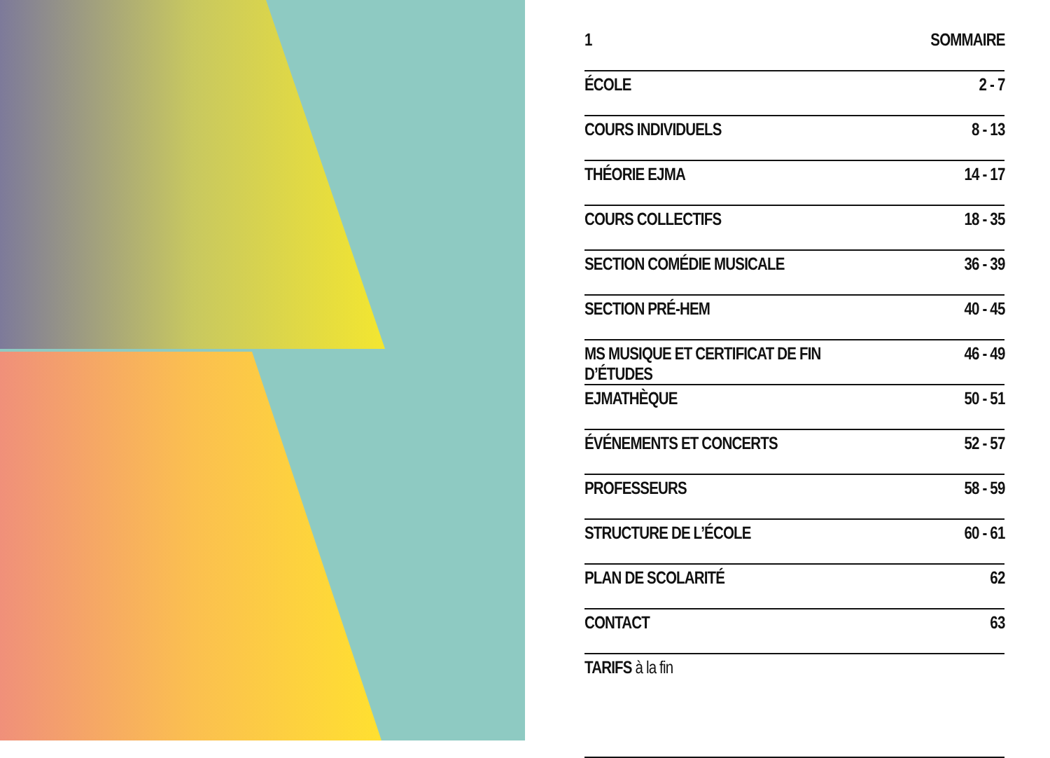| 1 | SOMMAIRE |
| --- | --- |
| ÉCOLE | 2 - 7 |
| COURS INDIVIDUELS | 8 - 13 |
| THÉORIE EJMA | 14 - 17 |
| COURS COLLECTIFS | 18 - 35 |
| SECTION COMÉDIE MUSICALE | 36 - 39 |
| SECTION PRÉ-HEM | 40 - 45 |
| MS MUSIQUE ET CERTIFICAT DE FIN D’ÉTUDES | 46 - 49 |
| EJMATHÈQUE | 50 - 51 |
| ÉVÉNEMENTS ET CONCERTS | 52 - 57 |
| PROFESSEURS | 58 - 59 |
| STRUCTURE DE L’ÉCOLE | 60 - 61 |
| PLAN DE SCOLARITÉ | 62 |
| CONTACT | 63 |
| TARIFS à la fin | |